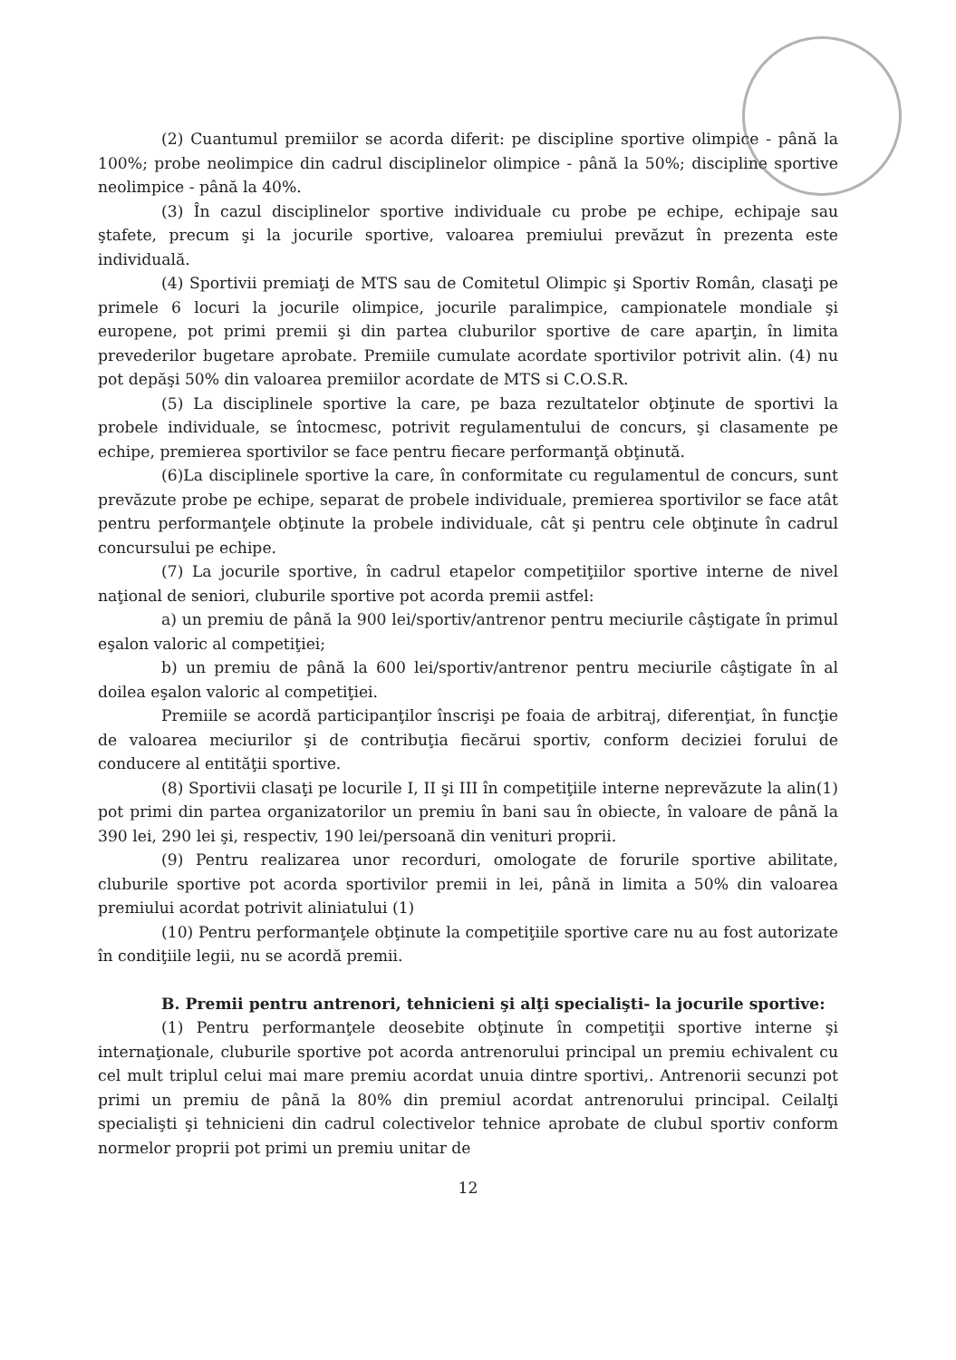(2) Cuantumul premiilor se acorda diferit: pe discipline sportive olimpice - până la 100%; probe neolimpice din cadrul disciplinelor olimpice - până la 50%; discipline sportive neolimpice - până la 40%.
(3) În cazul disciplinelor sportive individuale cu probe pe echipe, echipaje sau ştafete, precum şi la jocurile sportive, valoarea premiului prevăzut în prezenta este individuală.
(4) Sportivii premiaţi de MTS sau de Comitetul Olimpic şi Sportiv Român, clasaţi pe primele 6 locuri la jocurile olimpice, jocurile paralimpice, campionatele mondiale şi europene, pot primi premii şi din partea cluburilor sportive de care aparţin, în limita prevederilor bugetare aprobate. Premiile cumulate acordate sportivilor potrivit alin. (4) nu pot depăşi 50% din valoarea premiilor acordate de MTS si C.O.S.R.
(5) La disciplinele sportive la care, pe baza rezultatelor obţinute de sportivi la probele individuale, se întocmesc, potrivit regulamentului de concurs, şi clasamente pe echipe, premierea sportivilor se face pentru fiecare performanţă obţinută.
(6)La disciplinele sportive la care, în conformitate cu regulamentul de concurs, sunt prevăzute probe pe echipe, separat de probele individuale, premierea sportivilor se face atât pentru performanţele obţinute la probele individuale, cât şi pentru cele obţinute în cadrul concursului pe echipe.
(7) La jocurile sportive, în cadrul etapelor competiţiilor sportive interne de nivel naţional de seniori, cluburile sportive pot acorda premii astfel:
a) un premiu de până la 900 lei/sportiv/antrenor pentru meciurile câştigate în primul eşalon valoric al competiţiei;
b) un premiu de până la 600 lei/sportiv/antrenor pentru meciurile câştigate în al doilea eşalon valoric al competiţiei.
Premiile se acordă participanţilor înscrişi pe foaia de arbitraj, diferenţiat, în funcţie de valoarea meciurilor şi de contribuţia fiecărui sportiv, conform deciziei forului de conducere al entităţii sportive.
(8) Sportivii clasaţi pe locurile I, II şi III în competiţiile interne neprevăzute la alin(1) pot primi din partea organizatorilor un premiu în bani sau în obiecte, în valoare de până la 390 lei, 290 lei şi, respectiv, 190 lei/persoană din venituri proprii.
(9) Pentru realizarea unor recorduri, omologate de forurile sportive abilitate, cluburile sportive pot acorda sportivilor premii in lei, până in limita a 50% din valoarea premiului acordat potrivit aliniatului (1)
(10) Pentru performanţele obţinute la competiţiile sportive care nu au fost autorizate în condiţiile legii, nu se acordă premii.
B. Premii pentru antrenori, tehnicieni şi alţi specialişti- la jocurile sportive:
(1) Pentru performanţele deosebite obţinute în competiţii sportive interne şi internaţionale, cluburile sportive pot acorda antrenorului principal un premiu echivalent cu cel mult triplul celui mai mare premiu acordat unuia dintre sportivi,. Antrenorii secunzi pot primi un premiu de până la 80% din premiul acordat antrenorului principal. Ceilalţi specialişti şi tehnicieni din cadrul colectivelor tehnice aprobate de clubul sportiv conform normelor proprii pot primi un premiu unitar de
12